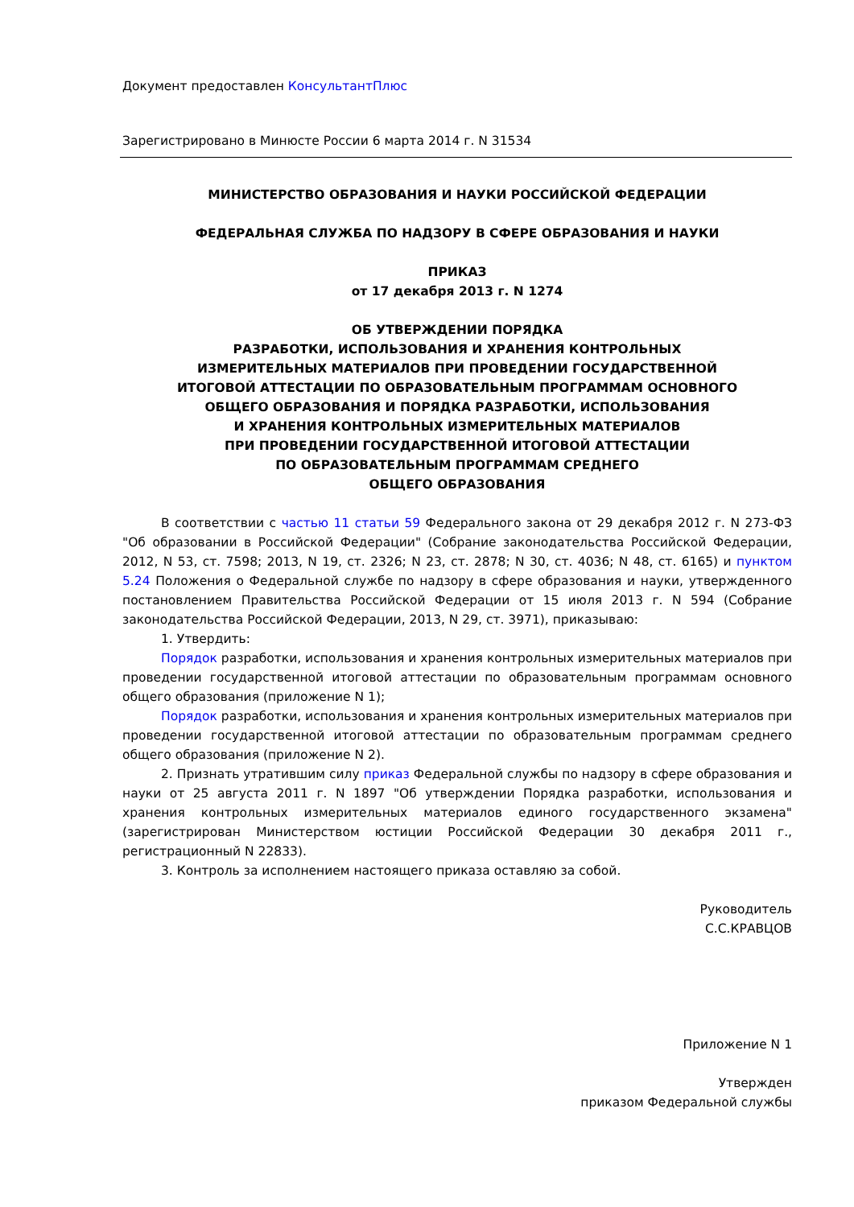Документ предоставлен КонсультантПлюс
Зарегистрировано в Минюсте России 6 марта 2014 г. N 31534
МИНИСТЕРСТВО ОБРАЗОВАНИЯ И НАУКИ РОССИЙСКОЙ ФЕДЕРАЦИИ
ФЕДЕРАЛЬНАЯ СЛУЖБА ПО НАДЗОРУ В СФЕРЕ ОБРАЗОВАНИЯ И НАУКИ
ПРИКАЗ
от 17 декабря 2013 г. N 1274
ОБ УТВЕРЖДЕНИИ ПОРЯДКА
РАЗРАБОТКИ, ИСПОЛЬЗОВАНИЯ И ХРАНЕНИЯ КОНТРОЛЬНЫХ
ИЗМЕРИТЕЛЬНЫХ МАТЕРИАЛОВ ПРИ ПРОВЕДЕНИИ ГОСУДАРСТВЕННОЙ
ИТОГОВОЙ АТТЕСТАЦИИ ПО ОБРАЗОВАТЕЛЬНЫМ ПРОГРАММАМ ОСНОВНОГО
ОБЩЕГО ОБРАЗОВАНИЯ И ПОРЯДКА РАЗРАБОТКИ, ИСПОЛЬЗОВАНИЯ
И ХРАНЕНИЯ КОНТРОЛЬНЫХ ИЗМЕРИТЕЛЬНЫХ МАТЕРИАЛОВ
ПРИ ПРОВЕДЕНИИ ГОСУДАРСТВЕННОЙ ИТОГОВОЙ АТТЕСТАЦИИ
ПО ОБРАЗОВАТЕЛЬНЫМ ПРОГРАММАМ СРЕДНЕГО
ОБЩЕГО ОБРАЗОВАНИЯ
В соответствии с частью 11 статьи 59 Федерального закона от 29 декабря 2012 г. N 273-ФЗ "Об образовании в Российской Федерации" (Собрание законодательства Российской Федерации, 2012, N 53, ст. 7598; 2013, N 19, ст. 2326; N 23, ст. 2878; N 30, ст. 4036; N 48, ст. 6165) и пунктом 5.24 Положения о Федеральной службе по надзору в сфере образования и науки, утвержденного постановлением Правительства Российской Федерации от 15 июля 2013 г. N 594 (Собрание законодательства Российской Федерации, 2013, N 29, ст. 3971), приказываю:
1. Утвердить:
Порядок разработки, использования и хранения контрольных измерительных материалов при проведении государственной итоговой аттестации по образовательным программам основного общего образования (приложение N 1);
Порядок разработки, использования и хранения контрольных измерительных материалов при проведении государственной итоговой аттестации по образовательным программам среднего общего образования (приложение N 2).
2. Признать утратившим силу приказ Федеральной службы по надзору в сфере образования и науки от 25 августа 2011 г. N 1897 "Об утверждении Порядка разработки, использования и хранения контрольных измерительных материалов единого государственного экзамена" (зарегистрирован Министерством юстиции Российской Федерации 30 декабря 2011 г., регистрационный N 22833).
3. Контроль за исполнением настоящего приказа оставляю за собой.
Руководитель
С.С.КРАВЦОВ
Приложение N 1
Утвержден
приказом Федеральной службы